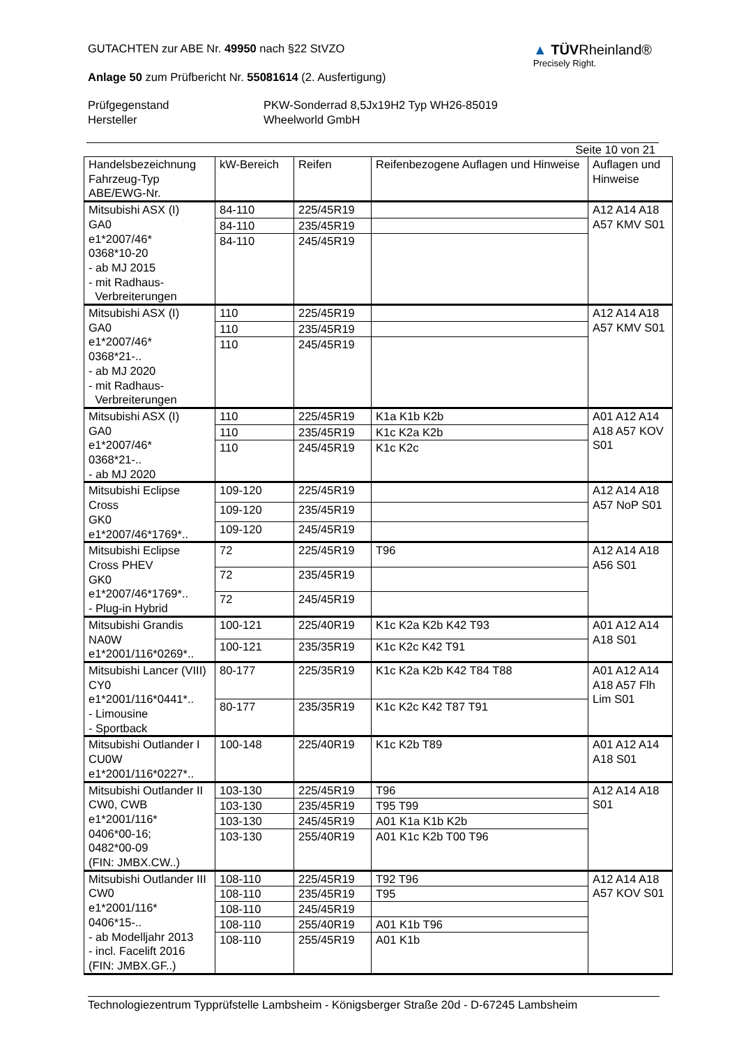GUTACHTEN zur ABE Nr. 49950 nach §22 StVZO
Anlage 50 zum Prüfbericht Nr. 55081614 (2. Ausfertigung)
▲ TÜVRheinland®
Precisely Right.
Prüfgegenstand PKW-Sonderrad 8,5Jx19H2 Typ WH26-85019 Hersteller Wheelworld GmbH
Seite 10 von 21
| Handelsbezeichnung Fahrzeug-Typ ABE/EWG-Nr. | kW-Bereich | Reifen | Reifenbezogene Auflagen und Hinweise | Auflagen und Hinweise |
| --- | --- | --- | --- | --- |
| Mitsubishi ASX (I) GA0 e1*2007/46* 0368*10-20 - ab MJ 2015 - mit Radhaus- Verbreiterungen | 84-110 | 225/45R19 | | A12 A14 A18 A57 KMV S01 |
| | 84-110 | 235/45R19 | | |
| | 84-110 | 245/45R19 | | |
| Mitsubishi ASX (I) GA0 e1*2007/46* 0368*21-.. - ab MJ 2020 - mit Radhaus- Verbreiterungen | 110 | 225/45R19 | | A12 A14 A18 A57 KMV S01 |
| | 110 | 235/45R19 | | |
| | 110 | 245/45R19 | | |
| Mitsubishi ASX (I) GA0 e1*2007/46* 0368*21-.. - ab MJ 2020 | 110 | 225/45R19 | K1a K1b K2b | A01 A12 A14 A18 A57 KOV S01 |
| | 110 | 235/45R19 | K1c K2a K2b | |
| | 110 | 245/45R19 | K1c K2c | |
| Mitsubishi Eclipse Cross GK0 e1*2007/46*1769*.. | 109-120 | 225/45R19 | | A12 A14 A18 A57 NoP S01 |
| | 109-120 | 235/45R19 | | |
| | 109-120 | 245/45R19 | | |
| Mitsubishi Eclipse Cross PHEV GK0 e1*2007/46*1769*.. - Plug-in Hybrid | 72 | 225/45R19 | T96 | A12 A14 A18 A56 S01 |
| | 72 | 235/45R19 | | |
| | 72 | 245/45R19 | | |
| Mitsubishi Grandis NA0W e1*2001/116*0269*.. | 100-121 | 225/40R19 | K1c K2a K2b K42 T93 | A01 A12 A14 A18 S01 |
| | 100-121 | 235/35R19 | K1c K2c K42 T91 | |
| Mitsubishi Lancer (VIII) CY0 e1*2001/116*0441*.. - Limousine - Sportback | 80-177 | 225/35R19 | K1c K2a K2b K42 T84 T88 | A01 A12 A14 A18 A57 Flh Lim S01 |
| | 80-177 | 235/35R19 | K1c K2c K42 T87 T91 | |
| Mitsubishi Outlander I CU0W e1*2001/116*0227*.. | 100-148 | 225/40R19 | K1c K2b T89 | A01 A12 A14 A18 S01 |
| Mitsubishi Outlander II CW0, CWB e1*2001/116* 0406*00-16; 0482*00-09 (FIN: JMBX.CW..) | 103-130 | 225/45R19 | T96 | A12 A14 A18 S01 |
| | 103-130 | 235/45R19 | T95 T99 | |
| | 103-130 | 245/45R19 | A01 K1a K1b K2b | |
| | 103-130 | 255/40R19 | A01 K1c K2b T00 T96 | |
| Mitsubishi Outlander III CW0 e1*2001/116* 0406*15-.. - ab Modelljahr 2013 - incl. Facelift 2016 (FIN: JMBX.GF..) | 108-110 | 225/45R19 | T92 T96 | A12 A14 A18 A57 KOV S01 |
| | 108-110 | 235/45R19 | T95 | |
| | 108-110 | 245/45R19 | | |
| | 108-110 | 255/40R19 | A01 K1b T96 | |
| | 108-110 | 255/45R19 | A01 K1b | |
Technologiezentrum Typprüfstelle Lambsheim - Königsberger Straße 20d - D-67245 Lambsheim